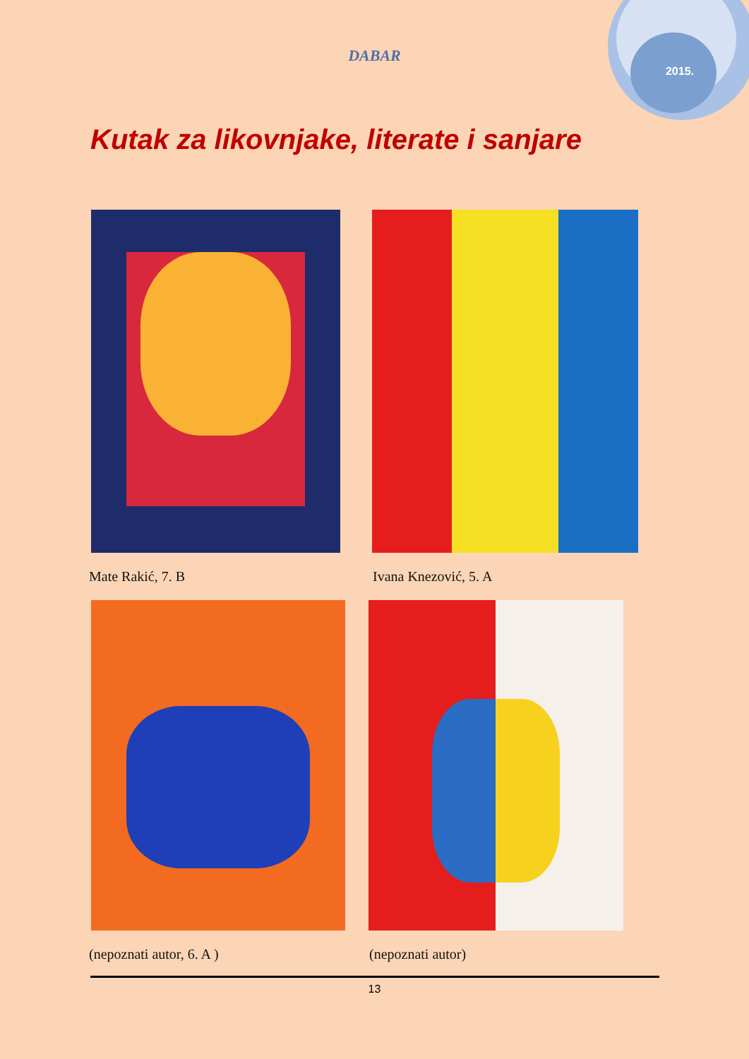2015.
DABAR
Kutak za likovnjake, literate i sanjare
Mate Rakić, 7. B Ivana Knezović, 5. A
(nepoznati autor, 6. A ) (nepoznati autor)
13